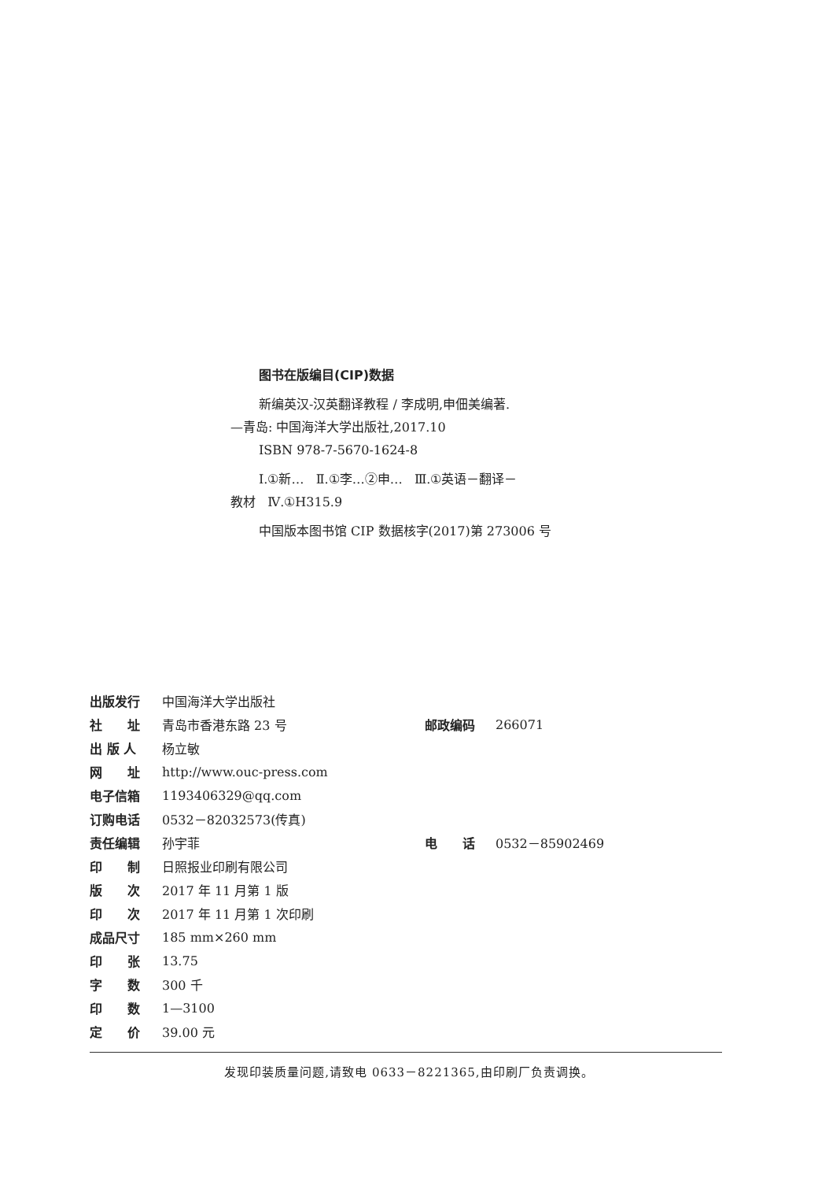图书在版编目(CIP)数据
新编英汉-汉英翻译教程 / 李成明,申佃美编著.
—青岛: 中国海洋大学出版社,2017.10
ISBN 978-7-5670-1624-8
Ⅰ.①新… Ⅱ.①李…②申… Ⅲ.①英语－翻译－
教材 Ⅳ.①H315.9
中国版本图书馆 CIP 数据核字(2017)第 273006 号
| 出版发行 | 中国海洋大学出版社 | | |
| 社 址 | 青岛市香港东路 23 号 | 邮政编码 | 266071 |
| 出 版 人 | 杨立敏 | | |
| 网 址 | http://www.ouc-press.com | | |
| 电子信箱 | 1193406329@qq.com | | |
| 订购电话 | 0532－82032573(传真) | | |
| 责任编辑 | 孙宇菲 | 电 话 | 0532－85902469 |
| 印 制 | 日照报业印刷有限公司 | | |
| 版 次 | 2017 年 11 月第 1 版 | | |
| 印 次 | 2017 年 11 月第 1 次印刷 | | |
| 成品尺寸 | 185 mm×260 mm | | |
| 印 张 | 13.75 | | |
| 字 数 | 300 千 | | |
| 印 数 | 1—3100 | | |
| 定 价 | 39.00 元 | | |
发现印装质量问题,请致电 0633－8221365,由印刷厂负责调换。